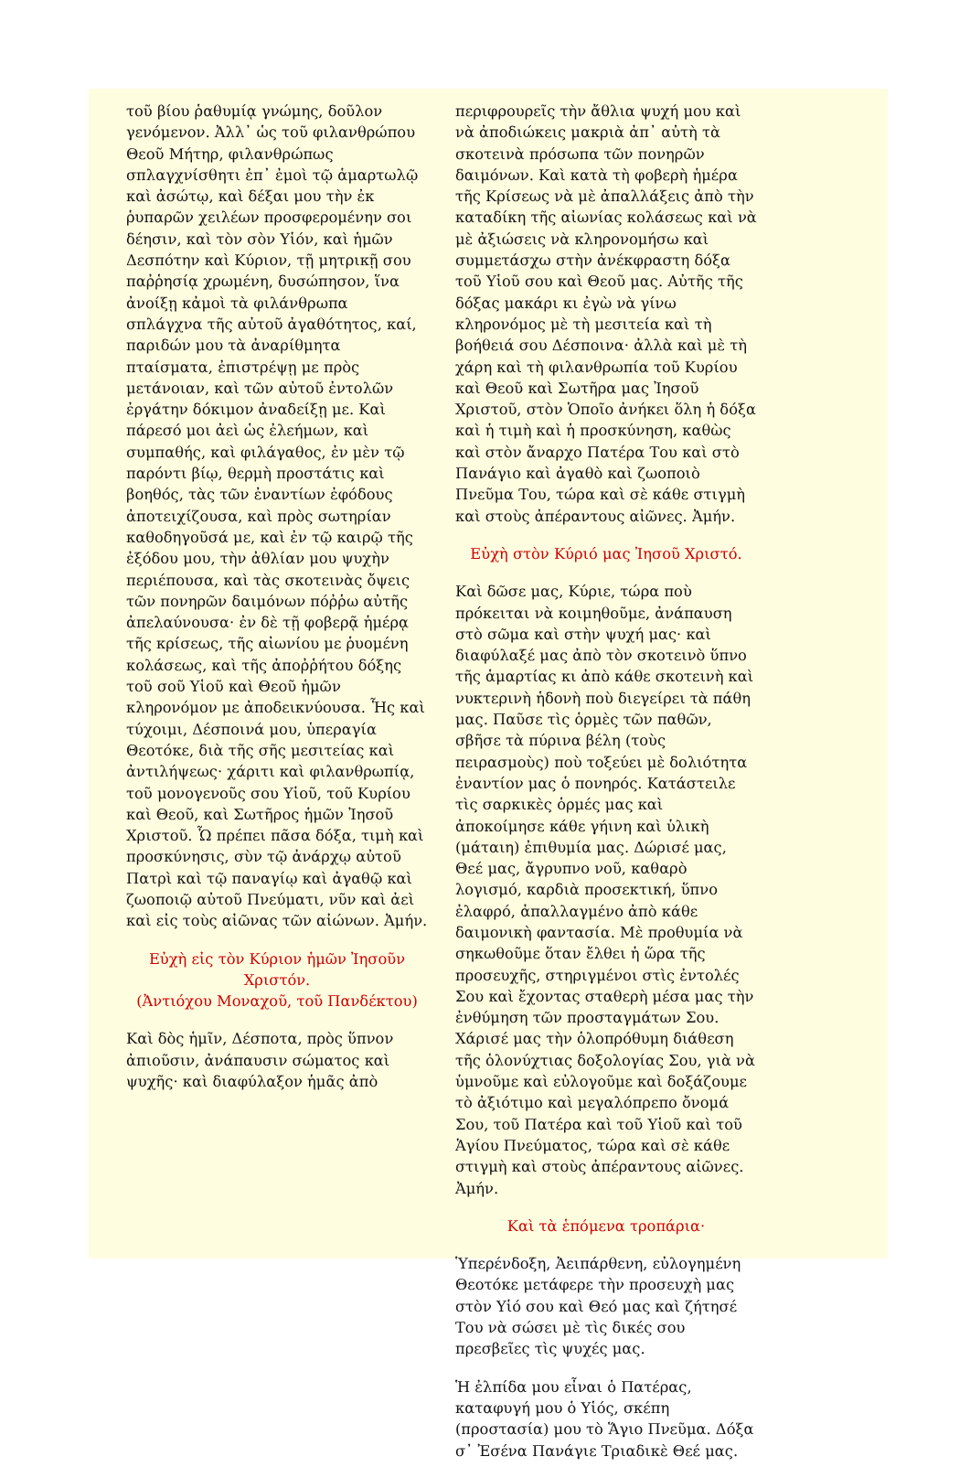τοῦ βίου ῥαθυμίᾳ γνώμης, δοῦλον γενόμενον. Ἀλλ᾽ ὡς τοῦ φιλανθρώπου Θεοῦ Μήτηρ, φιλανθρώπως σπλαγχνίσθητι ἐπ᾽ ἐμοὶ τῷ ἁμαρτωλῷ καὶ ἀσώτῳ, καὶ δέξαι μου τὴν ἐκ ῥυπαρῶν χειλέων προσφερομένην σοι δέησιν, καὶ τὸν σὸν Υἱόν, καὶ ἡμῶν Δεσπότην καὶ Κύριον, τῇ μητρικῇ σου παῤῥησίᾳ χρωμένη, δυσώπησον, ἵνα ἀνοίξῃ κἀμοὶ τὰ φιλάνθρωπα σπλάγχνα τῆς αὐτοῦ ἀγαθότητος, καί, παριδών μου τὰ ἀναρίθμητα πταίσματα, ἐπιστρέψῃ με πρὸς μετάνοιαν, καὶ τῶν αὐτοῦ ἐντολῶν ἐργάτην δόκιμον ἀναδείξῃ με. Καὶ πάρεσό μοι ἀεὶ ὡς ἐλεήμων, καὶ συμπαθής, καὶ φιλάγαθος, ἐν μὲν τῷ παρόντι βίῳ, θερμὴ προστάτις καὶ βοηθός, τὰς τῶν ἐναντίων ἐφόδους ἀποτειχίζουσα, καὶ πρὸς σωτηρίαν καθοδηγοῦσά με, καὶ ἐν τῷ καιρῷ τῆς ἐξόδου μου, τὴν ἀθλίαν μου ψυχὴν περιέπουσα, καὶ τὰς σκοτεινὰς ὄψεις τῶν πονηρῶν δαιμόνων πόῤῥω αὐτῆς ἀπελαύνουσα· ἐν δὲ τῇ φοβερᾷ ἡμέρᾳ τῆς κρίσεως, τῆς αἰωνίου με ῥυομένη κολάσεως, καὶ τῆς ἀποῤῥήτου δόξης τοῦ σοῦ Υἱοῦ καὶ Θεοῦ ἡμῶν κληρονόμον με ἀποδεικνύουσα. Ἧς καὶ τύχοιμι, Δέσποινά μου, ὑπεραγία Θεοτόκε, διὰ τῆς σῆς μεσιτείας καὶ ἀντιλήψεως· χάριτι καὶ φιλανθρωπίᾳ, τοῦ μονογενοῦς σου Υἱοῦ, τοῦ Κυρίου καὶ Θεοῦ, καὶ Σωτῆρος ἡμῶν Ἰησοῦ Χριστοῦ. Ὧ πρέπει πᾶσα δόξα, τιμὴ καὶ προσκύνησις, σὺν τῷ ἀνάρχῳ αὐτοῦ Πατρὶ καὶ τῷ παναγίῳ καὶ ἀγαθῷ καὶ ζωοποιῷ αὐτοῦ Πνεύματι, νῦν καὶ ἀεὶ καὶ εἰς τοὺς αἰῶνας τῶν αἰώνων. Ἀμήν.
Εὐχὴ εἰς τὸν Κύριον ἡμῶν Ἰησοῦν Χριστόν.
(Ἀντιόχου Μοναχοῦ, τοῦ Πανδέκτου)
Καὶ δὸς ἡμῖν, Δέσποτα, πρὸς ὕπνον ἀπιοῦσιν, ἀνάπαυσιν σώματος καὶ ψυχῆς· καὶ διαφύλαξον ἡμᾶς ἀπὸ
περιφρουρεῖς τὴν ἄθλια ψυχή μου καὶ νὰ ἀποδιώκεις μακριὰ ἀπ᾽ αὐτὴ τὰ σκοτεινὰ πρόσωπα τῶν πονηρῶν δαιμόνων. Καὶ κατὰ τὴ φοβερὴ ἡμέρα τῆς Κρίσεως νὰ μὲ ἀπαλλάξεις ἀπὸ τὴν καταδίκη τῆς αἰωνίας κολάσεως καὶ νὰ μὲ ἀξιώσεις νὰ κληρονομήσω καὶ συμμετάσχω στὴν ἀνέκφραστη δόξα τοῦ Υἱοῦ σου καὶ Θεοῦ μας. Αὐτῆς τῆς δόξας μακάρι κι ἐγὼ νὰ γίνω κληρονόμος μὲ τὴ μεσιτεία καὶ τὴ βοήθειά σου Δέσποινα· ἀλλὰ καὶ μὲ τὴ χάρη καὶ τὴ φιλανθρωπία τοῦ Κυρίου καὶ Θεοῦ καὶ Σωτῆρα μας Ἰησοῦ Χριστοῦ, στὸν Ὁποῖο ἀνήκει ὅλη ἡ δόξα καὶ ἡ τιμὴ καὶ ἡ προσκύνηση, καθὼς καὶ στὸν ἄναρχο Πατέρα Του καὶ στὸ Πανάγιο καὶ ἀγαθὸ καὶ ζωοποιὸ Πνεῦμα Του, τώρα καὶ σὲ κάθε στιγμὴ καὶ στοὺς ἀπέραντους αἰῶνες. Ἀμήν.
Εὐχὴ στὸν Κύριό μας Ἰησοῦ Χριστό.
Καὶ δῶσε μας, Κύριε, τώρα ποὺ πρόκειται νὰ κοιμηθοῦμε, ἀνάπαυση στὸ σῶμα καὶ στὴν ψυχή μας· καὶ διαφύλαξέ μας ἀπὸ τὸν σκοτεινὸ ὕπνο τῆς ἁμαρτίας κι ἀπὸ κάθε σκοτεινὴ καὶ νυκτερινὴ ἡδονὴ ποὺ διεγείρει τὰ πάθη μας. Παῦσε τὶς ὁρμὲς τῶν παθῶν, σβῆσε τὰ πύρινα βέλη (τοὺς πειρασμοὺς) ποὺ τοξεύει μὲ δολιότητα ἐναντίον μας ὁ πονηρός. Κατάστειλε τὶς σαρκικὲς ὁρμές μας καὶ ἀποκοίμησε κάθε γήινη καὶ ὑλικὴ (μάταιη) ἐπιθυμία μας. Δώρισέ μας, Θεέ μας, ἄγρυπνο νοῦ, καθαρὸ λογισμό, καρδιὰ προσεκτική, ὕπνο ἐλαφρό, ἀπαλλαγμένο ἀπὸ κάθε δαιμονικὴ φαντασία. Μὲ προθυμία νὰ σηκωθοῦμε ὅταν ἔλθει ἡ ὥρα τῆς προσευχῆς, στηριγμένοι στὶς ἐντολές Σου καὶ ἔχοντας σταθερὴ μέσα μας τὴν ἐνθύμηση τῶν προσταγμάτων Σου. Χάρισέ μας τὴν ὁλοπρόθυμη διάθεση τῆς ὁλονύχτιας δοξολογίας Σου, γιὰ νὰ ὑμνοῦμε καὶ εὐλογοῦμε καὶ δοξάζουμε τὸ ἀξιότιμο καὶ μεγαλόπρεπο ὄνομά Σου, τοῦ Πατέρα καὶ τοῦ Υἱοῦ καὶ τοῦ Ἁγίου Πνεύματος, τώρα καὶ σὲ κάθε στιγμὴ καὶ στοὺς ἀπέραντους αἰῶνες. Ἀμήν.
Καὶ τὰ ἑπόμενα τροπάρια·
Ὑπερένδοξη, Ἀειπάρθενη, εὐλογημένη Θεοτόκε μετάφερε τὴν προσευχὴ μας στὸν Υἱό σου καὶ Θεό μας καὶ ζήτησέ Του νὰ σώσει μὲ τὶς δικές σου πρεσβεῖες τὶς ψυχές μας.
Ἡ ἐλπίδα μου εἶναι ὁ Πατέρας, καταφυγή μου ὁ Υἱός, σκέπη (προστασία) μου τὸ Ἅγιο Πνεῦμα. Δόξα σ᾽ Ἐσένα Πανάγιε Τριαδικὲ Θεέ μας.